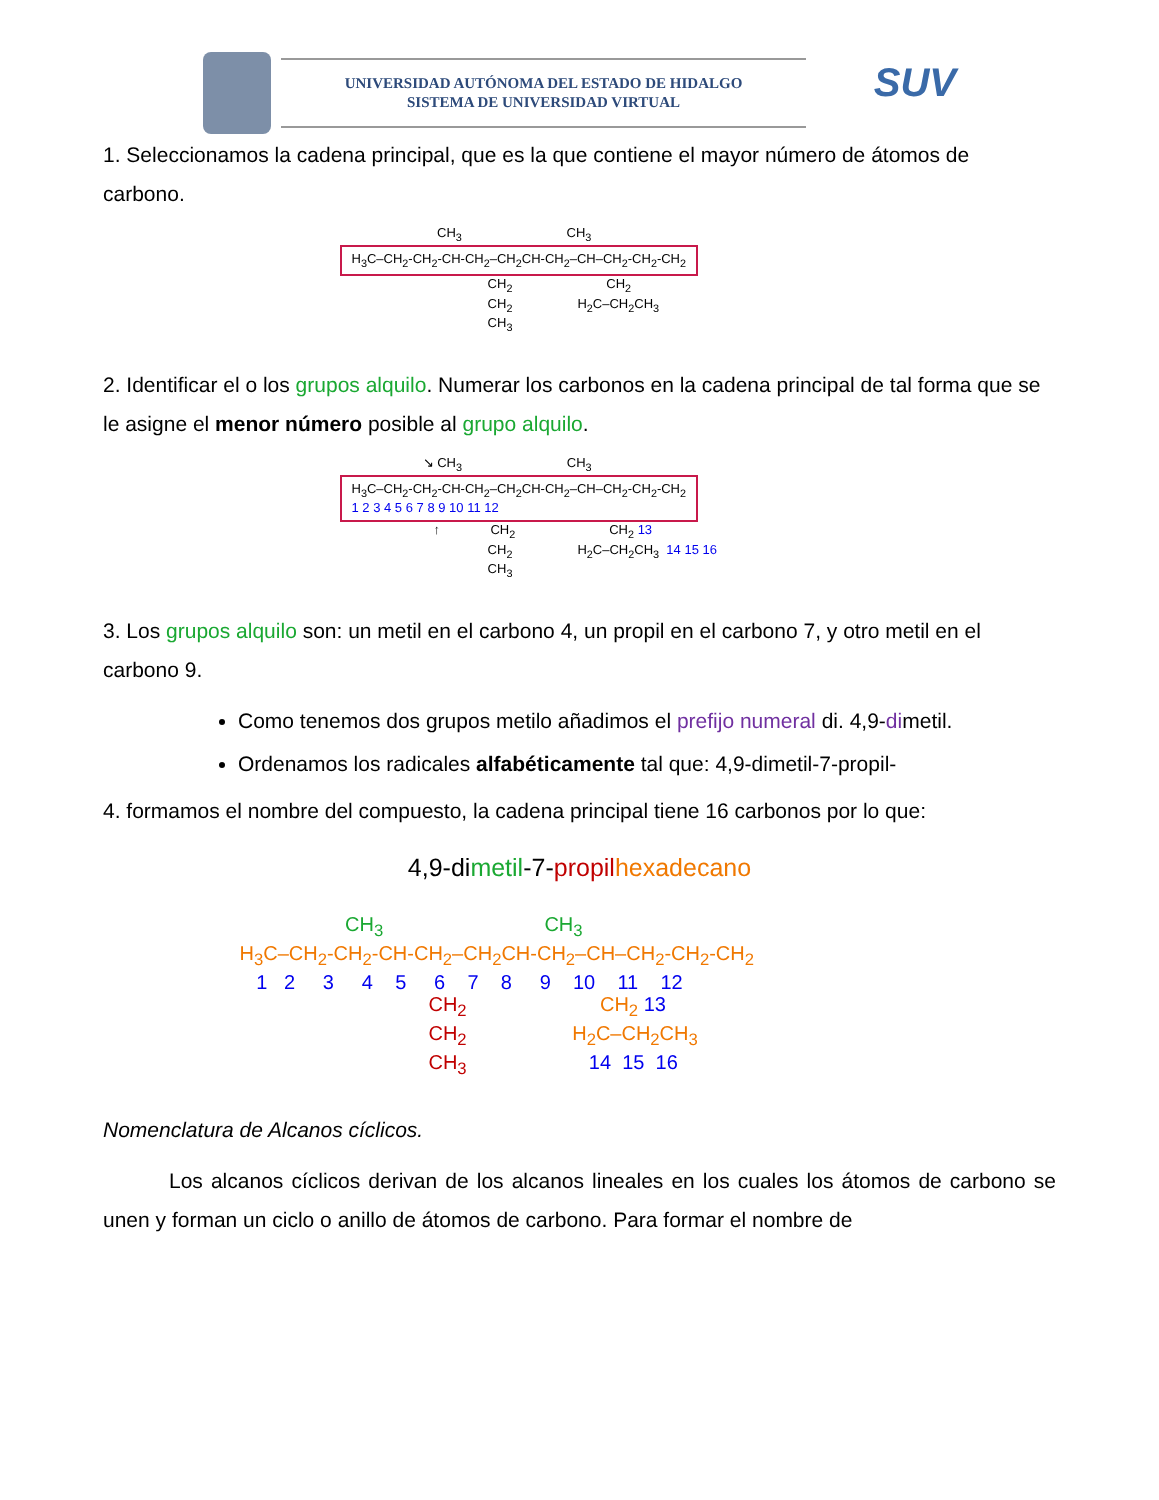UNIVERSIDAD AUTÓNOMA DEL ESTADO DE HIDALGO
SISTEMA DE UNIVERSIDAD VIRTUAL
SUV
1. Seleccionamos la cadena principal, que es la que contiene el mayor número de átomos de carbono.
                           CH3                             CH3
H<sub>3</sub>C–CH<sub>2</sub>-CH<sub>2</sub>-CH-CH<sub>2</sub>–CH<sub>2</sub>CH-CH<sub>2</sub>–CH–CH<sub>2</sub>-CH<sub>2</sub>-CH<sub>2</sub>
                                         CH2                          CH2
                                         CH2                  H2C–CH2CH3
                                         CH3
2. Identificar el o los grupos alquilo. Numerar los carbonos en la cadena principal de tal forma que se le asigne el menor número posible al grupo alquilo.
                       ↘ CH3                             CH3
H<sub>3</sub>C–CH<sub>2</sub>-CH<sub>2</sub>-CH-CH<sub>2</sub>–CH<sub>2</sub>CH-CH<sub>2</sub>–CH–CH<sub>2</sub>-CH<sub>2</sub>-CH<sub>2</sub>
1 2 3 4 5 6 7 8 9 10 11 12
                          ↑              CH2                          CH2 13
                                         CH2                  H2C–CH2CH3  14 15 16
                                         CH3
3. Los grupos alquilo son: un metil en el carbono 4, un propil en el carbono 7, y otro metil en el carbono 9.
Como tenemos dos grupos metilo añadimos el prefijo numeral di. 4,9-dimetil.
Ordenamos los radicales alfabéticamente tal que: 4,9-dimetil-7-propil-
4. formamos el nombre del compuesto, la cadena principal tiene 16 carbonos por lo que:
4,9-dimetil-7-propil hexadecano
                   CH3                             CH3
H3C–CH2-CH2-CH-CH2–CH2CH-CH2–CH–CH2-CH2-CH2
   1   2     3     4    5     6    7    8     9    10    11    12
                                  CH2                        CH2 13
                                  CH2                   H2C–CH2CH3
                                  CH3                      14  15  16
Nomenclatura de Alcanos cíclicos.
Los alcanos cíclicos derivan de los alcanos lineales en los cuales los átomos de carbono se unen y forman un ciclo o anillo de átomos de carbono. Para formar el nombre de